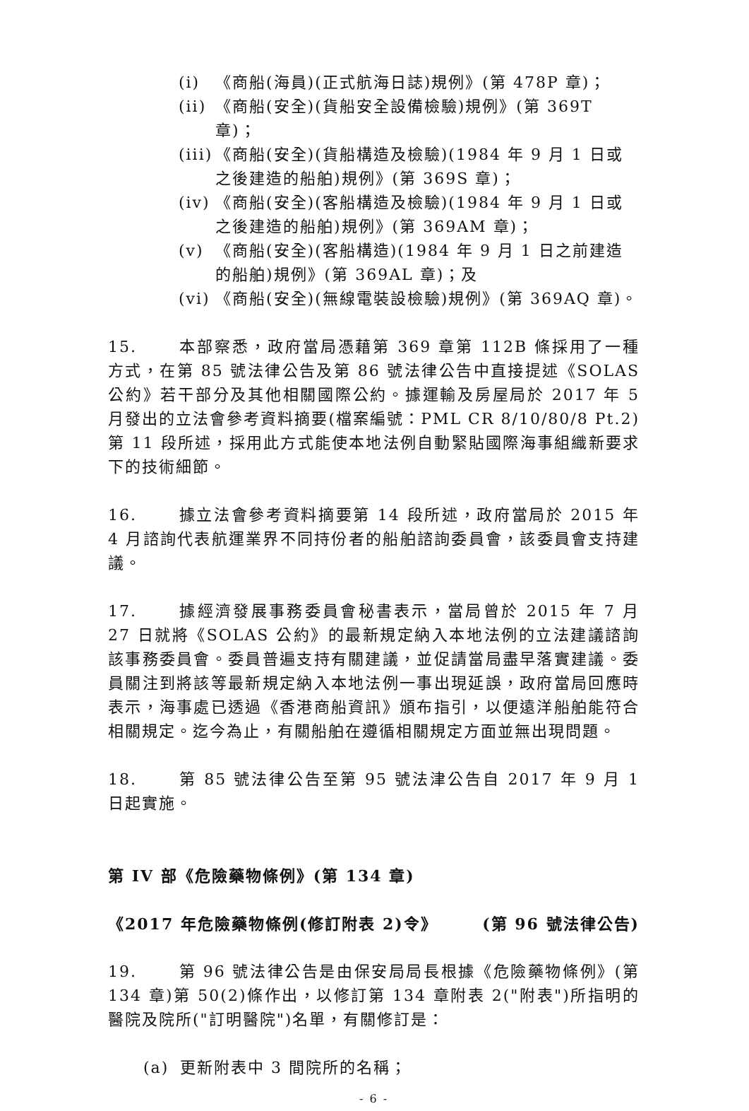(i) 《商船(海員)(正式航海日誌)規例》(第 478P 章)；
(ii) 《商船(安全)(貨船安全設備檢驗)規例》(第 369T 章)；
(iii) 《商船(安全)(貨船構造及檢驗)(1984 年 9 月 1 日或之後建造的船舶)規例》(第 369S 章)；
(iv) 《商船(安全)(客船構造及檢驗)(1984 年 9 月 1 日或之後建造的船舶)規例》(第 369AM 章)；
(v) 《商船(安全)(客船構造)(1984 年 9 月 1 日之前建造的船舶)規例》(第 369AL 章)；及
(vi) 《商船(安全)(無線電裝設檢驗)規例》(第 369AQ 章)。
15. 本部察悉，政府當局憑藉第 369 章第 112B 條採用了一種方式，在第 85 號法律公告及第 86 號法律公告中直接提述《SOLAS 公約》若干部分及其他相關國際公約。據運輸及房屋局於 2017 年 5 月發出的立法會參考資料摘要(檔案編號：PML CR 8/10/80/8 Pt.2)第 11 段所述，採用此方式能使本地法例自動緊貼國際海事組織新要求下的技術細節。
16. 據立法會參考資料摘要第 14 段所述，政府當局於 2015 年 4 月諮詢代表航運業界不同持份者的船舶諮詢委員會，該委員會支持建議。
17. 據經濟發展事務委員會秘書表示，當局曾於 2015 年 7 月 27 日就將《SOLAS 公約》的最新規定納入本地法例的立法建議諮詢該事務委員會。委員普遍支持有關建議，並促請當局盡早落實建議。委員關注到將該等最新規定納入本地法例一事出現延誤，政府當局回應時表示，海事處已透過《香港商船資訊》頒布指引，以便遠洋船舶能符合相關規定。迄今為止，有關船舶在遵循相關規定方面並無出現問題。
18. 第 85 號法律公告至第 95 號法津公告自 2017 年 9 月 1 日起實施。
第 IV 部《危險藥物條例》(第 134 章)
《2017 年危險藥物條例(修訂附表 2)令》 (第 96 號法律公告)
19. 第 96 號法律公告是由保安局局長根據《危險藥物條例》(第 134 章)第 50(2)條作出，以修訂第 134 章附表 2("附表")所指明的醫院及院所("訂明醫院")名單，有關修訂是：
(a) 更新附表中 3 間院所的名稱；
- 6 -